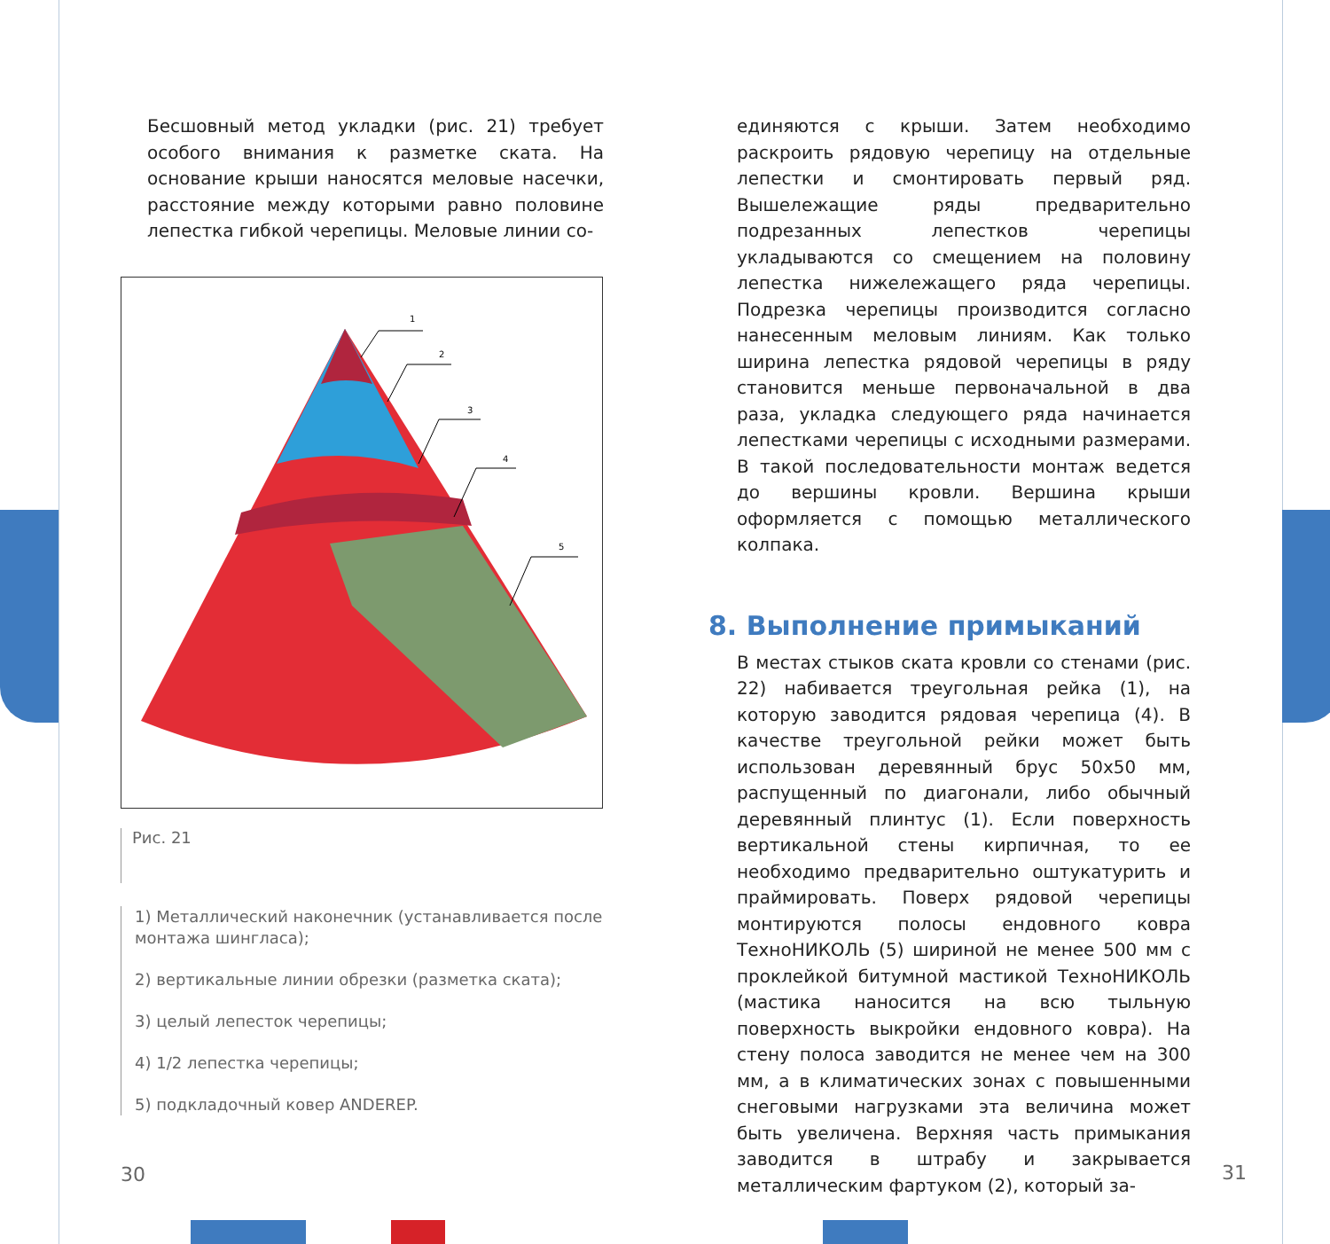Бесшовный метод укладки (рис. 21) требует особого внимания к разметке ската. На основание крыши наносятся меловые насечки, расстояние между которыми равно половине лепестка гибкой черепицы. Меловые линии со-
1
2
3
4
5
Рис. 21
1) Металлический наконечник (устанавливается после монтажа шингласа);
2) вертикальные линии обрезки (разметка ската);
3) целый лепесток черепицы;
4) 1/2 лепестка черепицы;
5) подкладочный ковер ANDEREP.
единяются с крыши. Затем необходимо раскроить рядовую черепицу на отдельные лепестки и смонтировать первый ряд. Вышележащие ряды предварительно подрезанных лепестков черепицы укладываются со смещением на половину лепестка нижележащего ряда черепицы. Подрезка черепицы производится согласно нанесенным меловым линиям. Как только ширина лепестка рядовой черепицы в ряду становится меньше первоначальной в два раза, укладка следующего ряда начинается лепестками черепицы с исходными размерами. В такой последовательности монтаж ведется до вершины кровли. Вершина крыши оформляется с помощью металлического колпака.
8. Выполнение примыканий
В местах стыков ската кровли со стенами (рис. 22) набивается треугольная рейка (1), на которую заводится рядовая черепица (4). В качестве треугольной рейки может быть использован деревянный брус 50х50 мм, распущенный по диагонали, либо обычный деревянный плинтус (1). Если поверхность вертикальной стены кирпичная, то ее необходимо предварительно оштукатурить и праймировать. Поверх рядовой черепицы монтируются полосы ендовного ковра ТехноНИКОЛЬ (5) шириной не менее 500 мм с проклейкой битумной мастикой ТехноНИКОЛЬ (мастика наносится на всю тыльную поверхность выкройки ендовного ковра). На стену полоса заводится не менее чем на 300 мм, а в климатических зонах с повышенными снеговыми нагрузками эта величина может быть увеличена. Верхняя часть примыкания заводится в штрабу и закрывается металлическим фартуком (2), который за-
30 31